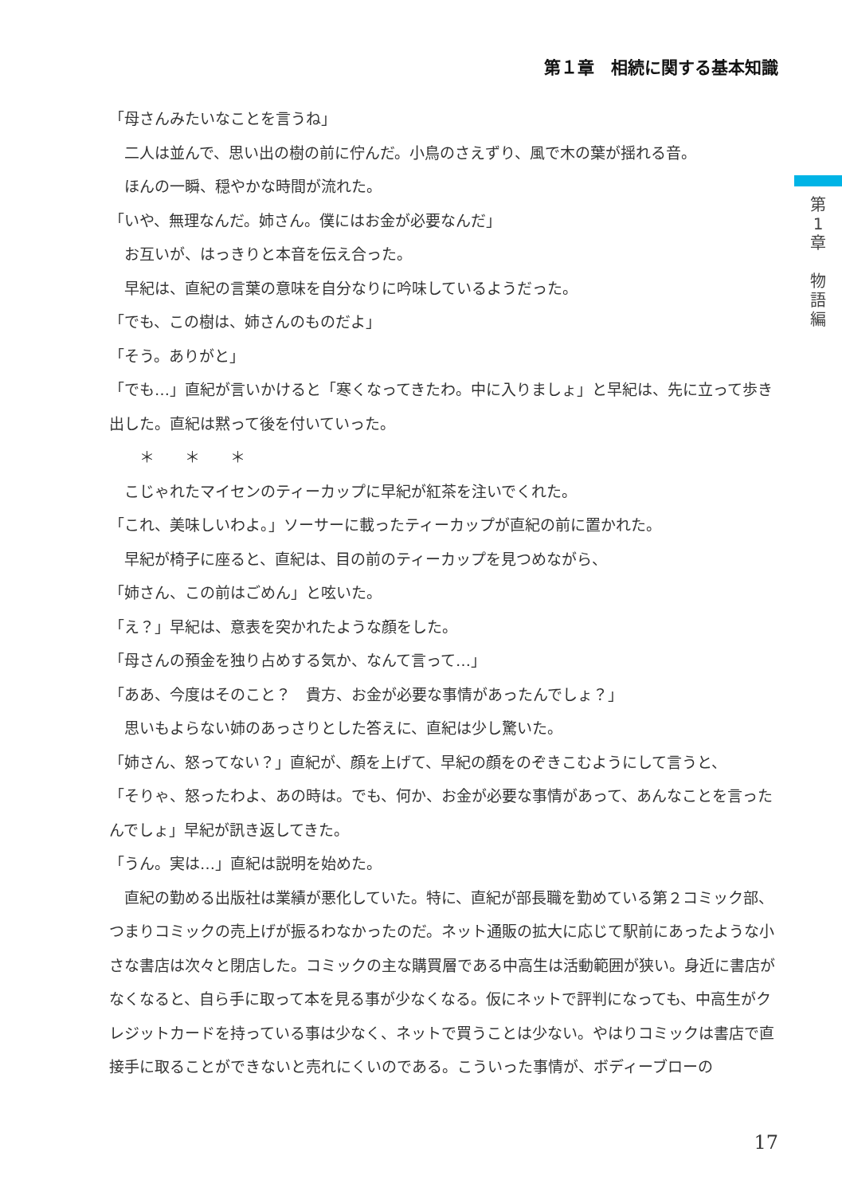第１章　相続に関する基本知識
第
1
章
物
語
編
「母さんみたいなことを言うね」
　二人は並んで、思い出の樹の前に佇んだ。小鳥のさえずり、風で木の葉が揺れる音。
　ほんの一瞬、穏やかな時間が流れた。
「いや、無理なんだ。姉さん。僕にはお金が必要なんだ」
　お互いが、はっきりと本音を伝え合った。
　早紀は、直紀の言葉の意味を自分なりに吟味しているようだった。
「でも、この樹は、姉さんのものだよ」
「そう。ありがと」
「でも…」直紀が言いかけると「寒くなってきたわ。中に入りましょ」と早紀は、先に立って歩き出した。直紀は黙って後を付いていった。
　　＊　　＊　　＊
　こじゃれたマイセンのティーカップに早紀が紅茶を注いでくれた。
「これ、美味しいわよ。」ソーサーに載ったティーカップが直紀の前に置かれた。
　早紀が椅子に座ると、直紀は、目の前のティーカップを見つめながら、
「姉さん、この前はごめん」と呟いた。
「え？」早紀は、意表を突かれたような顔をした。
「母さんの預金を独り占めする気か、なんて言って…」
「ああ、今度はそのこと？　貴方、お金が必要な事情があったんでしょ？」
　思いもよらない姉のあっさりとした答えに、直紀は少し驚いた。
「姉さん、怒ってない？」直紀が、顔を上げて、早紀の顔をのぞきこむようにして言うと、
「そりゃ、怒ったわよ、あの時は。でも、何か、お金が必要な事情があって、あんなことを言ったんでしょ」早紀が訊き返してきた。
「うん。実は…」直紀は説明を始めた。
　直紀の勤める出版社は業績が悪化していた。特に、直紀が部長職を勤めている第２コミック部、つまりコミックの売上げが振るわなかったのだ。ネット通販の拡大に応じて駅前にあったような小さな書店は次々と閉店した。コミックの主な購買層である中高生は活動範囲が狭い。身近に書店がなくなると、自ら手に取って本を見る事が少なくなる。仮にネットで評判になっても、中高生がクレジットカードを持っている事は少なく、ネットで買うことは少ない。やはりコミックは書店で直接手に取ることができないと売れにくいのである。こういった事情が、ボディーブローの
17